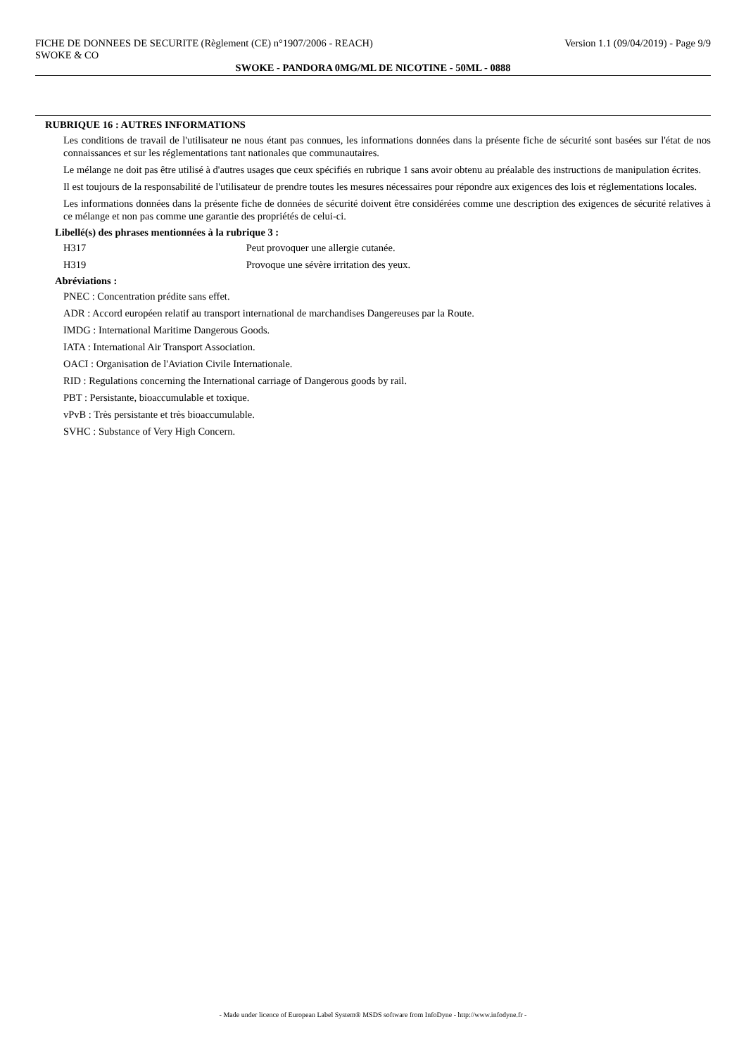FICHE DE DONNEES DE SECURITE (Règlement (CE) n°1907/2006 - REACH) Version 1.1 (09/04/2019) - Page 9/9
SWOKE & CO
SWOKE - PANDORA 0MG/ML DE NICOTINE - 50ML - 0888
RUBRIQUE 16 : AUTRES INFORMATIONS
Les conditions de travail de l'utilisateur ne nous étant pas connues, les informations données dans la présente fiche de sécurité sont basées sur l'état de nos connaissances et sur les réglementations tant nationales que communautaires.
Le mélange ne doit pas être utilisé à d'autres usages que ceux spécifiés en rubrique 1 sans avoir obtenu au préalable des instructions de manipulation écrites.
Il est toujours de la responsabilité de l'utilisateur de prendre toutes les mesures nécessaires pour répondre aux exigences des lois et réglementations locales.
Les informations données dans la présente fiche de données de sécurité doivent être considérées comme une description des exigences de sécurité relatives à ce mélange et non pas comme une garantie des propriétés de celui-ci.
Libellé(s) des phrases mentionnées à la rubrique 3 :
H317 Peut provoquer une allergie cutanée.
H319 Provoque une sévère irritation des yeux.
Abréviations :
PNEC : Concentration prédite sans effet.
ADR : Accord européen relatif au transport international de marchandises Dangereuses par la Route.
IMDG : International Maritime Dangerous Goods.
IATA : International Air Transport Association.
OACI : Organisation de l'Aviation Civile Internationale.
RID : Regulations concerning the International carriage of Dangerous goods by rail.
PBT : Persistante, bioaccumulable et toxique.
vPvB : Très persistante et très bioaccumulable.
SVHC : Substance of Very High Concern.
- Made under licence of European Label System® MSDS software from InfoDyne - http://www.infodyne.fr -